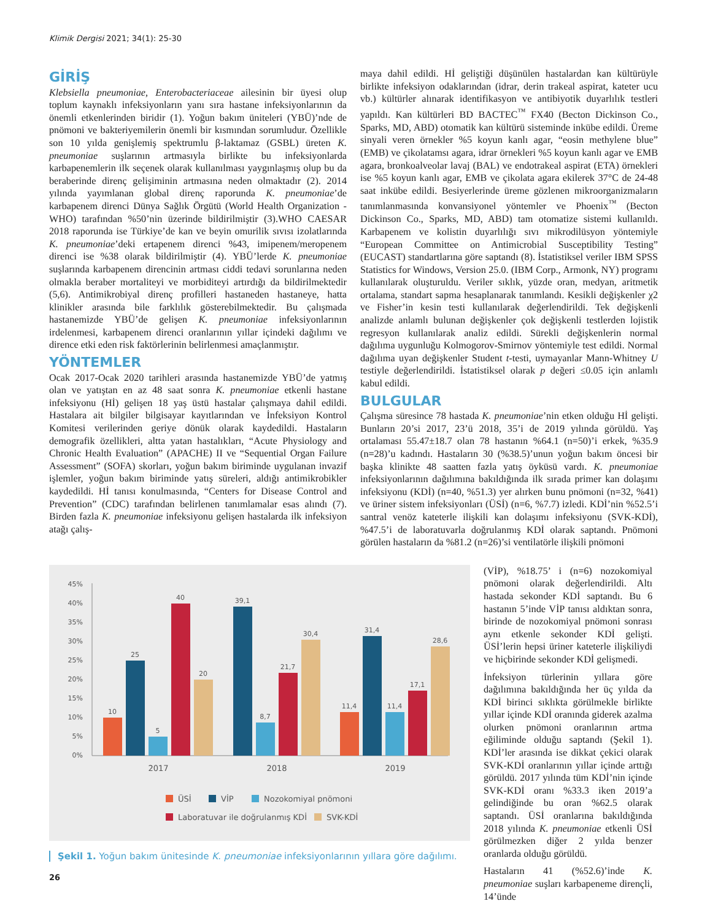Klimik Dergisi 2021; 34(1): 25-30
GİRİŞ
Klebsiella pneumoniae, Enterobacteriaceae ailesinin bir üyesi olup toplum kaynaklı infeksiyonların yanı sıra hastane infeksiyonlarının da önemli etkenlerinden biridir (1). Yoğun bakım üniteleri (YBÜ)’nde de pnömoni ve bakteriyemilerin önemli bir kısmından sorumludur. Özellikle son 10 yılda genişlemiş spektrumlu β-laktamaz (GSBL) üreten K. pneumoniae suşlarının artmasıyla birlikte bu infeksiyonlarda karbapenemlerin ilk seçenek olarak kullanılması yaygınlaşmış olup bu da beraberinde direnç gelişiminin artmasına neden olmaktadır (2). 2014 yılında yayımlanan global direnç raporunda K. pneumoniae’de karbapenem direnci Dünya Sağlık Örgütü (World Health Organization - WHO) tarafından %50’nin üzerinde bildirilmiştir (3).WHO CAESAR 2018 raporunda ise Türkiye’de kan ve beyin omurilik sıvısı izolatlarında K. pneumoniae’deki ertapenem direnci %43, imipenem/meropenem direnci ise %38 olarak bildirilmiştir (4). YBÜ’lerde K. pneumoniae suşlarında karbapenem direncinin artması ciddi tedavi sorunlarına neden olmakla beraber mortaliteyi ve morbiditeyi artırdığı da bildirilmektedir (5,6). Antimikrobiyal direnç profilleri hastaneden hastaneye, hatta klinikler arasında bile farklılık gösterebilmektedir. Bu çalışmada hastanemizde YBÜ’de gelişen K. pneumoniae infeksiyonlarının irdelenmesi, karbapenem direnci oranlarının yıllar içindeki dağılımı ve dirence etki eden risk faktörlerinin belirlenmesi amaçlanmıştır.
YÖNTEMLER
Ocak 2017-Ocak 2020 tarihleri arasında hastanemizde YBÜ’de yatmış olan ve yatıştan en az 48 saat sonra K. pneumoniae etkenli hastane infeksiyonu (Hİ) gelişen 18 yaş üstü hastalar çalışmaya dahil edildi. Hastalara ait bilgiler bilgisayar kayıtlarından ve İnfeksiyon Kontrol Komitesi verilerinden geriye dönük olarak kaydedildi. Hastaların demografik özellikleri, altta yatan hastalıkları, “Acute Physiology and Chronic Health Evaluation” (APACHE) II ve “Sequential Organ Failure Assessment” (SOFA) skorları, yoğun bakım biriminde uygulanan invazif işlemler, yoğun bakım biriminde yatış süreleri, aldığı antimikrobikler kaydedildi. Hİ tanısı konulmasında, “Centers for Disease Control and Prevention” (CDC) tarafından belirlenen tanımlamalar esas alındı (7). Birden fazla K. pneumoniae infeksiyonu gelişen hastalarda ilk infeksiyon atağı çalış-
maya dahil edildi. Hİ geliştiği düşünülen hastalardan kan kültürüyle birlikte infeksiyon odaklarından (idrar, derin trakeal aspirat, kateter ucu vb.) kültürler alınarak identifikasyon ve antibiyotik duyarlılık testleri yapıldı. Kan kültürleri BD BACTEC<sup>™</sup> FX40 (Becton Dickinson Co., Sparks, MD, ABD) otomatik kan kültürü sisteminde inkübe edildi. Üreme sinyali veren örnekler %5 koyun kanlı agar, “eosin methylene blue” (EMB) ve çikolatamsı agara, idrar örnekleri %5 koyun kanlı agar ve EMB agara, bronkoalveolar lavaj (BAL) ve endotrakeal aspirat (ETA) örnekleri ise %5 koyun kanlı agar, EMB ve çikolata agara ekilerek 37°C de 24-48 saat inkübe edildi. Besiyerlerinde üreme gözlenen mikroorganizmaların tanımlanmasında konvansiyonel yöntemler ve Phoenix<sup>™</sup> (Becton Dickinson Co., Sparks, MD, ABD) tam otomatize sistemi kullanıldı. Karbapenem ve kolistin duyarlılığı sıvı mikrodilüsyon yöntemiyle “European Committee on Antimicrobial Susceptibility Testing” (EUCAST) standartlarına göre saptandı (8). İstatistiksel veriler IBM SPSS Statistics for Windows, Version 25.0. (IBM Corp., Armonk, NY) programı kullanılarak oluşturuldu. Veriler sıklık, yüzde oran, medyan, aritmetik ortalama, standart sapma hesaplanarak tanımlandı. Kesikli değişkenler χ2 ve Fisher’in kesin testi kullanılarak değerlendirildi. Tek değişkenli analizde anlamlı bulunan değişkenler çok değişkenli testlerden lojistik regresyon kullanılarak analiz edildi. Sürekli değişkenlerin normal dağılıma uygunluğu Kolmogorov-Smirnov yöntemiyle test edildi. Normal dağılıma uyan değişkenler Student t-testi, uymayanlar Mann-Whitney U testiyle değerlendirildi. İstatistiksel olarak p değeri ≤0.05 için anlamlı kabul edildi.
BULGULAR
Çalışma süresince 78 hastada K. pneumoniae’nin etken olduğu Hİ gelişti. Bunların 20’si 2017, 23’ü 2018, 35’i de 2019 yılında görüldü. Yaş ortalaması 55.47±18.7 olan 78 hastanın %64.1 (n=50)’i erkek, %35.9 (n=28)’u kadındı. Hastaların 30 (%38.5)’unun yoğun bakım öncesi bir başka klinikte 48 saatten fazla yatış öyküsü vardı. K. pneumoniae infeksiyonlarının dağılımına bakıldığında ilk sırada primer kan dolaşımı infeksiyonu (KDİ) (n=40, %51.3) yer alırken bunu pnömoni (n=32, %41) ve üriner sistem infeksiyonları (ÜSİ) (n=6, %7.7) izledi. KDİ’nin %52.5’i santral venöz kateterle ilişkili kan dolaşımı infeksiyonu (SVK-KDİ), %47.5’i de laboratuvarla doğrulanmış KDİ olarak saptandı. Pnömoni görülen hastaların da %81.2 (n=26)’si ventilatörle ilişkili pnömoni
45%
40%
35%
30%
25%
20%
15%
10%
5%
0%
10
25
5
40
20
39,1
8,7
21,7
30,4
11,4
31,4
11,4
17,1
28,6
2017
2018
2019
ÜSİ
VİP
Nozokomiyal pnömoni
Laboratuvar ile doğrulanmış KDİ
SVK-KDİ
Şekil 1. Yoğun bakım ünitesinde K. pneumoniae infeksiyonlarının yıllara göre dağılımı.
26
(VİP), %18.75’ i (n=6) nozokomiyal pnömoni olarak değerlendirildi. Altı hastada sekonder KDİ saptandı. Bu 6 hastanın 5’inde VİP tanısı aldıktan sonra, birinde de nozokomiyal pnömoni sonrası aynı etkenle sekonder KDİ gelişti. ÜSİ’lerin hepsi üriner kateterle ilişkiliydi ve hiçbirinde sekonder KDİ gelişmedi.
İnfeksiyon türlerinin yıllara göre dağılımına bakıldığında her üç yılda da KDİ birinci sıklıkta görülmekle birlikte yıllar içinde KDİ oranında giderek azalma olurken pnömoni oranlarının artma eğiliminde olduğu saptandı (Şekil 1). KDİ’ler arasında ise dikkat çekici olarak SVK-KDİ oranlarının yıllar içinde arttığı görüldü. 2017 yılında tüm KDİ’nin içinde SVK-KDİ oranı %33.3 iken 2019’a gelindiğinde bu oran %62.5 olarak saptandı. ÜSİ oranlarına bakıldığında 2018 yılında K. pneumoniae etkenli ÜSİ görülmezken diğer 2 yılda benzer oranlarda olduğu görüldü.
Hastaların 41 (%52.6)’inde K. pneumoniae suşları karbapeneme dirençli, 14’ünde